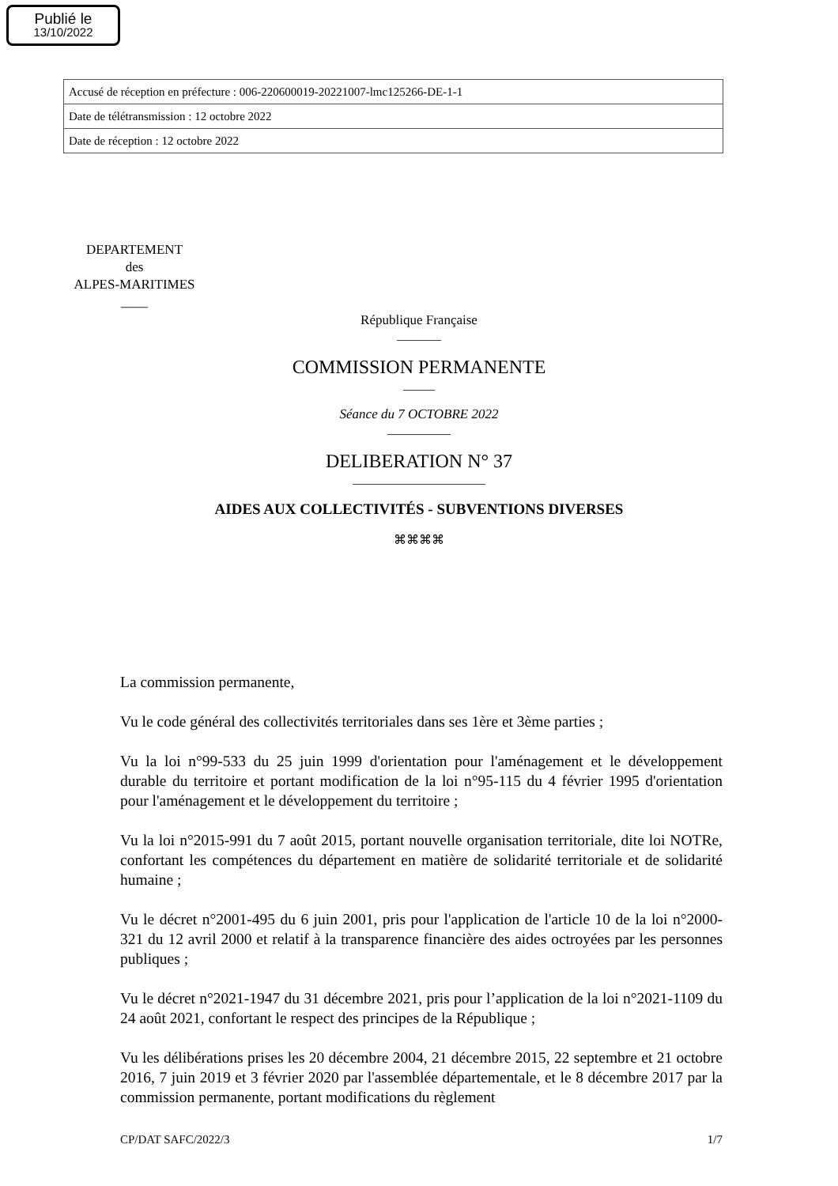Publié le
13/10/2022
| Accusé de réception en préfecture : 006-220600019-20221007-lmc125266-DE-1-1 |
| Date de télétransmission : 12 octobre 2022 |
| Date de réception : 12 octobre 2022 |
DEPARTEMENT
des
ALPES-MARITIMES
____
République Française
_______
COMMISSION PERMANENTE
_____
Séance du 7 OCTOBRE 2022
__________
DELIBERATION N° 37
_____________________
AIDES AUX COLLECTIVITÉS - SUBVENTIONS DIVERSES
⌘⌘⌘⌘
La commission permanente,
Vu le code général des collectivités territoriales dans ses 1ère et 3ème parties ;
Vu la loi n°99-533 du 25 juin 1999 d'orientation pour l'aménagement et le développement durable du territoire et portant modification de la loi n°95-115 du 4 février 1995 d'orientation pour l'aménagement et le développement du territoire ;
Vu la loi n°2015-991 du 7 août 2015, portant nouvelle organisation territoriale, dite loi NOTRe, confortant les compétences du département en matière de solidarité territoriale et de solidarité humaine ;
Vu le décret n°2001-495 du 6 juin 2001, pris pour l'application de l'article 10 de la loi n°2000-321 du 12 avril 2000 et relatif à la transparence financière des aides octroyées par les personnes publiques ;
Vu le décret n°2021-1947 du 31 décembre 2021, pris pour l’application de la loi n°2021-1109 du 24 août 2021, confortant le respect des principes de la République ;
Vu les délibérations prises les 20 décembre 2004, 21 décembre 2015, 22 septembre et 21 octobre 2016, 7 juin 2019 et 3 février 2020 par l'assemblée départementale, et le 8 décembre 2017 par la commission permanente, portant modifications du règlement
CP/DAT SAFC/2022/3 1/7